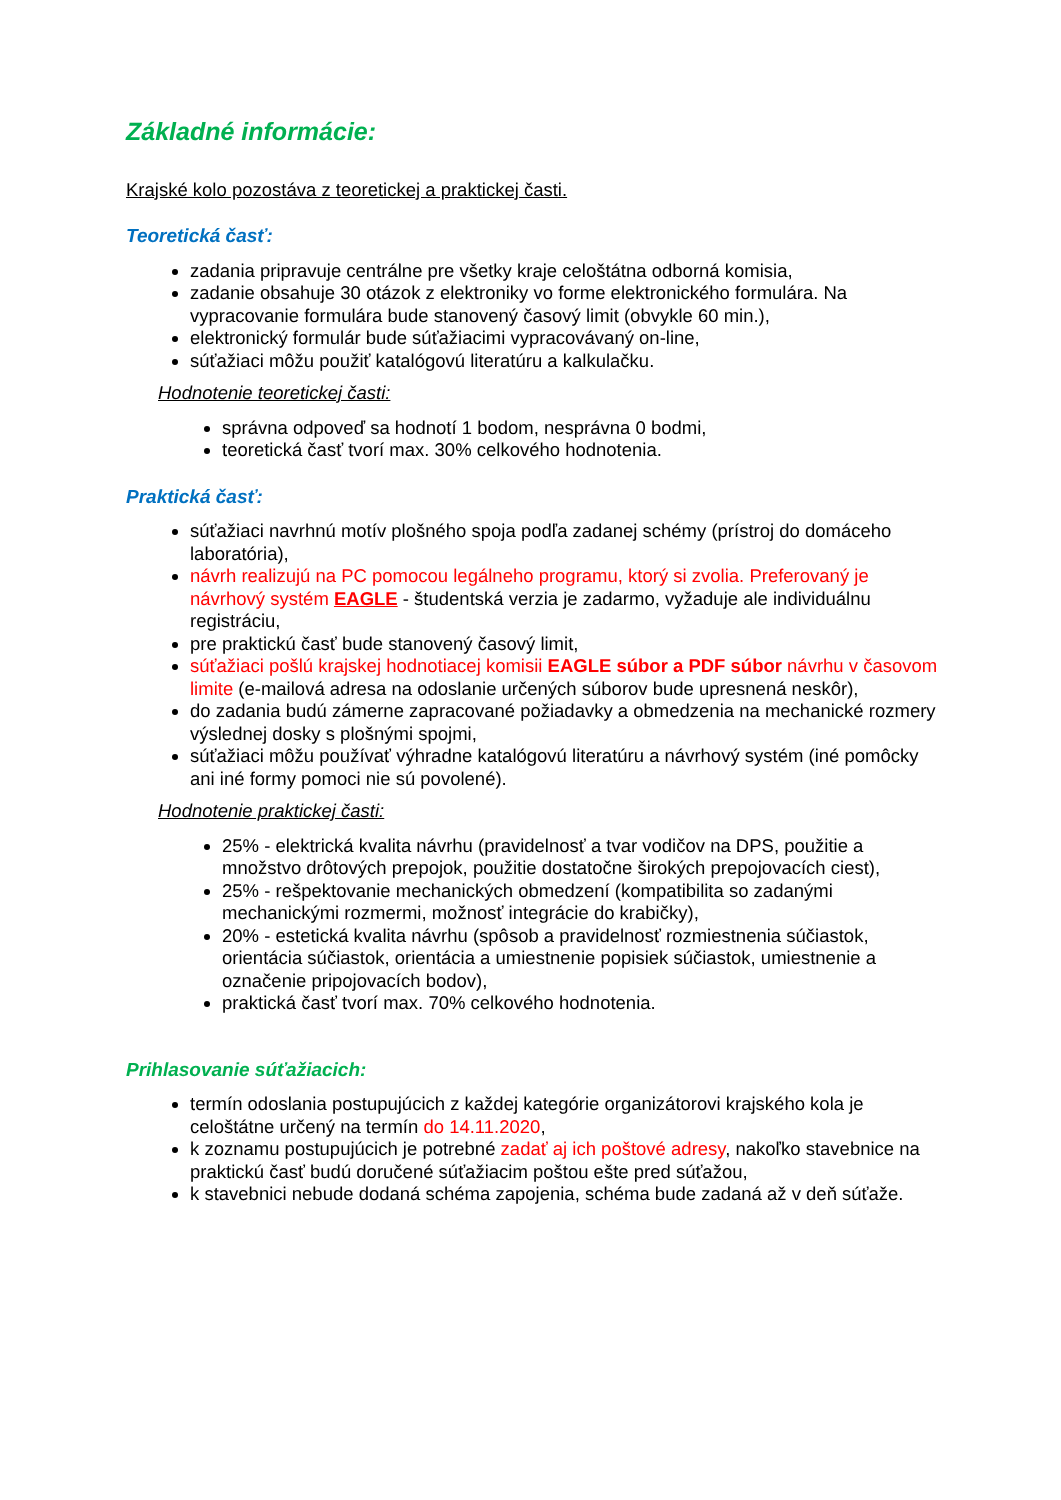Základné informácie:
Krajské kolo pozostáva z teoretickej a praktickej časti.
Teoretická časť:
zadania pripravuje centrálne pre všetky kraje celoštátna odborná komisia,
zadanie obsahuje 30 otázok z elektroniky vo forme elektronického formulára. Na vypracovanie formulára bude stanovený časový limit (obvykle 60 min.),
elektronický formulár bude súťažiacimi vypracovávaný on-line,
súťažiaci môžu použiť katalógovú literatúru a kalkulačku.
Hodnotenie teoretickej časti:
správna odpoveď sa hodnotí 1 bodom, nesprávna 0 bodmi,
teoretická časť tvorí max. 30% celkového hodnotenia.
Praktická časť:
súťažiaci navrhnú motív plošného spoja podľa zadanej schémy (prístroj do domáceho laboratória),
návrh realizujú na PC pomocou legálneho programu, ktorý si zvolia. Preferovaný je návrhový systém EAGLE - študentská verzia je zadarmo, vyžaduje ale individuálnu registráciu,
pre praktickú časť bude stanovený časový limit,
súťažiaci pošlú krajskej hodnotiacej komisii EAGLE súbor a PDF súbor návrhu v časovom limite (e-mailová adresa na odoslanie určených súborov bude upresnená neskôr),
do zadania budú zámerne zapracované požiadavky a obmedzenia na mechanické rozmery výslednej dosky s plošnými spojmi,
súťažiaci môžu používať výhradne katalógovú literatúru a návrhový systém (iné pomôcky ani iné formy pomoci nie sú povolené).
Hodnotenie praktickej časti:
25% - elektrická kvalita návrhu (pravidelnosť a tvar vodičov na DPS, použitie a množstvo drôtových prepojok, použitie dostatočne širokých prepojovacích ciest),
25% - rešpektovanie mechanických obmedzení (kompatibilita so zadanými mechanickými rozmermi, možnosť integrácie do krabičky),
20% - estetická kvalita návrhu (spôsob a pravidelnosť rozmiestnenia súčiastok, orientácia súčiastok, orientácia a umiestnenie popisiek súčiastok, umiestnenie a označenie pripojovacích bodov),
praktická časť tvorí max. 70% celkového hodnotenia.
Prihlasovanie súťažiacich:
termín odoslania postupujúcich z každej kategórie organizátorovi krajského kola je celoštátne určený na termín do 14.11.2020,
k zoznamu postupujúcich je potrebné zadať aj ich poštové adresy, nakoľko stavebnice na praktickú časť budú doručené súťažiacim poštou ešte pred súťažou,
k stavebnici nebude dodaná schéma zapojenia, schéma bude zadaná až v deň súťaže.